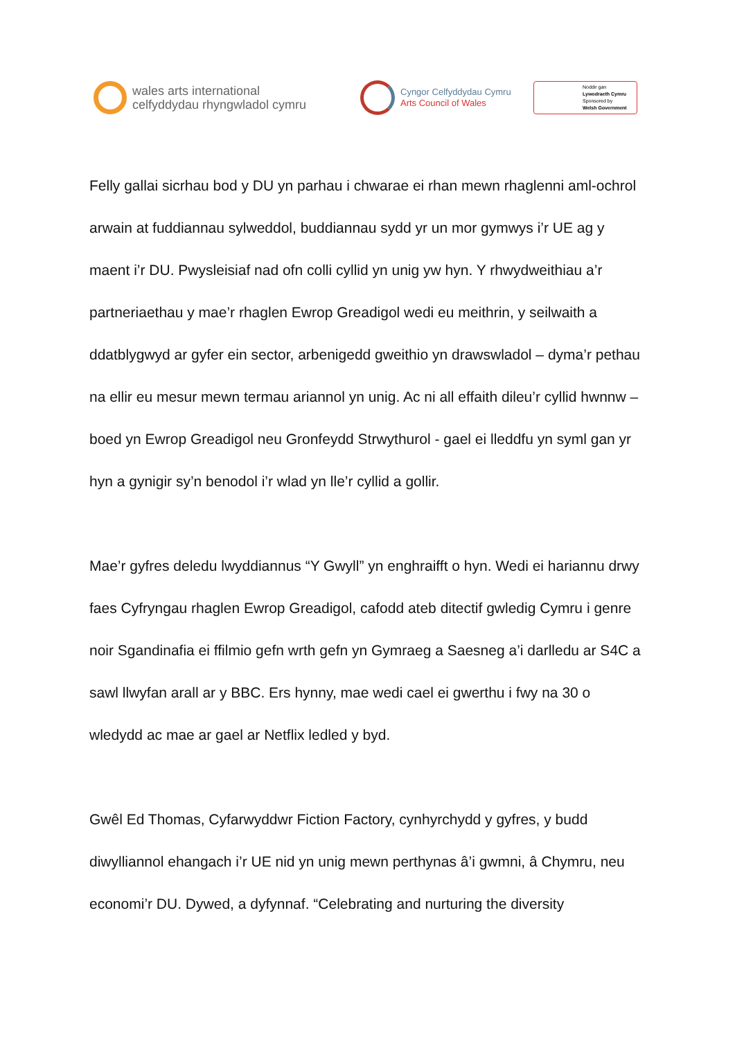wales arts international
celfyddydau rhyngwladol cymru
Cyngor Celfyddydau Cymru
Arts Council of Wales
Noddir gan
Lywodraeth Cymru
Sponsored by
Welsh Government
Felly gallai sicrhau bod y DU yn parhau i chwarae ei rhan mewn rhaglenni aml-ochrol arwain at fuddiannau sylweddol, buddiannau sydd yr un mor gymwys i’r UE ag y maent i’r DU. Pwysleisiaf nad ofn colli cyllid yn unig yw hyn. Y rhwydweithiau a’r partneriaethau y mae’r rhaglen Ewrop Greadigol wedi eu meithrin, y seilwaith a ddatblygwyd ar gyfer ein sector, arbenigedd gweithio yn drawswladol – dyma’r pethau na ellir eu mesur mewn termau ariannol yn unig. Ac ni all effaith dileu’r cyllid hwnnw – boed yn Ewrop Greadigol neu Gronfeydd Strwythurol - gael ei lleddfu yn syml gan yr hyn a gynigir sy’n benodol i’r wlad yn lle’r cyllid a gollir.
Mae’r gyfres deledu lwyddiannus “Y Gwyll” yn enghraifft o hyn. Wedi ei hariannu drwy faes Cyfryngau rhaglen Ewrop Greadigol, cafodd ateb ditectif gwledig Cymru i genre noir Sgandinafia ei ffilmio gefn wrth gefn yn Gymraeg a Saesneg a’i darlledu ar S4C a sawl llwyfan arall ar y BBC. Ers hynny, mae wedi cael ei gwerthu i fwy na 30 o wledydd ac mae ar gael ar Netflix ledled y byd.
Gwêl Ed Thomas, Cyfarwyddwr Fiction Factory, cynhyrchydd y gyfres, y budd diwylliannol ehangach i’r UE nid yn unig mewn perthynas â’i gwmni, â Chymru, neu economi’r DU. Dywed, a dyfynnaf. “Celebrating and nurturing the diversity